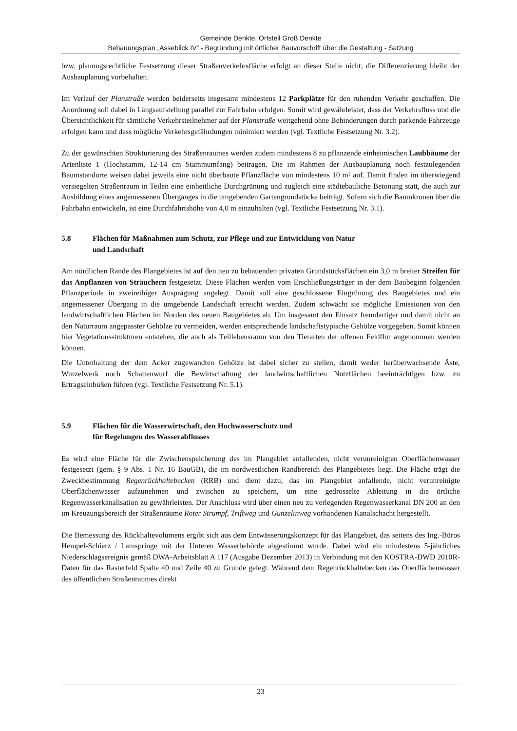Gemeinde Denkte, Ortsteil Groß Denkte
Bebauungsplan „Asseblick IV“ - Begründung mit örtlicher Bauvorschrift über die Gestaltung - Satzung
bzw. planungsrechtliche Festsetzung dieser Straßenverkehrsfläche erfolgt an dieser Stelle nicht; die Differenzierung bleibt der Ausbauplanung vorbehalten.
Im Verlauf der Planstraße werden beiderseits insgesamt mindestens 12 Parkplätze für den ruhenden Verkehr geschaffen. Die Anordnung soll dabei in Längsaufstellung parallel zur Fahrbahn erfolgen. Somit wird gewährleistet, dass der Verkehrsfluss und die Übersichtlichkeit für sämtliche Verkehrsteilnehmer auf der Planstraße weitgehend ohne Behinderungen durch parkende Fahrzeuge erfolgen kann und dass mögliche Verkehrsgefährdungen minimiert werden (vgl. Textliche Festsetzung Nr. 3.2).
Zu der gewünschten Strukturierung des Straßenraumes werden zudem mindestens 8 zu pflanzende einheimischen Laubbäume der Artenliste 1 (Hochstamm, 12-14 cm Stammumfang) beitragen. Die im Rahmen der Ausbauplanung noch festzulegenden Baumstandorte weisen dabei jeweils eine nicht überbaute Pflanzfläche von mindestens 10 m² auf. Damit finden im überwiegend versiegelten Straßenraum in Teilen eine einheitliche Durchgrünung und zugleich eine städtebauliche Betonung statt, die auch zur Ausbildung eines angemessenen Überganges in die umgebenden Gartengrundstücke beiträgt. Sofern sich die Baumkronen über die Fahrbahn entwickeln, ist eine Durchfahrtshöhe von 4,0 m einzuhalten (vgl. Textliche Festsetzung Nr. 3.1).
5.8 Flächen für Maßnahmen zum Schutz, zur Pflege und zur Entwicklung von Natur
und Landschaft
Am nördlichen Rande des Plangebietes ist auf den neu zu bebauenden privaten Grundstücksflächen ein 3,0 m breiter Streifen für das Anpflanzen von Sträuchern festgesetzt. Diese Flächen werden vom Erschließungsträger in der dem Baubeginn folgenden Pflanzperiode in zweireihiger Ausprägung angelegt. Damit soll eine geschlossene Eingrünung des Baugebietes und ein angemessener Übergang in die umgebende Landschaft erreicht werden. Zudem schwächt sie mögliche Emissionen von den landwirtschaftlichen Flächen im Norden des neuen Baugebietes ab. Um insgesamt den Einsatz fremdartiger und damit nicht an den Naturraum angepasster Gehölze zu vermeiden, werden entsprechende landschaftstypische Gehölze vorgegeben. Somit können hier Vegetationsstrukturen entstehen, die auch als Teillebensraum von den Tierarten der offenen Feldflur angenommen werden können.
Die Unterhaltung der dem Acker zugewandten Gehölze ist dabei sicher zu stellen, damit weder herüberwachsende Äste, Wurzelwerk noch Schattenwurf die Bewirtschaftung der landwirtschaftlichen Nutzflächen beeinträchtigen bzw. zu Ertragseinbußen führen (vgl. Textliche Festsetzung Nr. 5.1).
5.9 Flächen für die Wasserwirtschaft, den Hochwasserschutz und
für Regelungen des Wasserabflusses
Es wird eine Fläche für die Zwischenspeicherung des im Plangebiet anfallenden, nicht verunreinigten Oberflächenwasser festgesetzt (gem. § 9 Abs. 1 Nr. 16 BauGB), die im nordwestlichen Randbereich des Plangebietes liegt. Die Fläche trägt die Zweckbestimmung Regenrückhaltebecken (RRB) und dient dazu, das im Plangebiet anfallende, nicht verunreinigte Oberflächenwasser aufzunehmen und zwischen zu speichern, um eine gedrosselte Ableitung in die örtliche Regenwasserkanalisation zu gewährleisten. Der Anschluss wird über einen neu zu verlegenden Regenwasserkanal DN 200 an den im Kreuzungsbereich der Straßenräume Roter Strumpf, Triftweg und Gunzelinweg vorhandenen Kanalschacht hergestellt.
Die Bemessung des Rückhaltevolumens ergibt sich aus dem Entwässerungskonzept für das Plangebiet, das seitens des Ing.-Büros Hempel-Schierz / Lamspringe mit der Unteren Wasserbehörde abgestimmt wurde. Dabei wird ein mindestens 5-jährliches Niederschlagsereignis gemäß DWA-Arbeitsblatt A 117 (Ausgabe Dezember 2013) in Verbindung mit den KOSTRA-DWD 2010R-Daten für das Rasterfeld Spalte 40 und Zeile 40 zu Grunde gelegt. Während dem Regenrückhaltebecken das Oberflächenwasser des öffentlichen Straßenraumes direkt
23